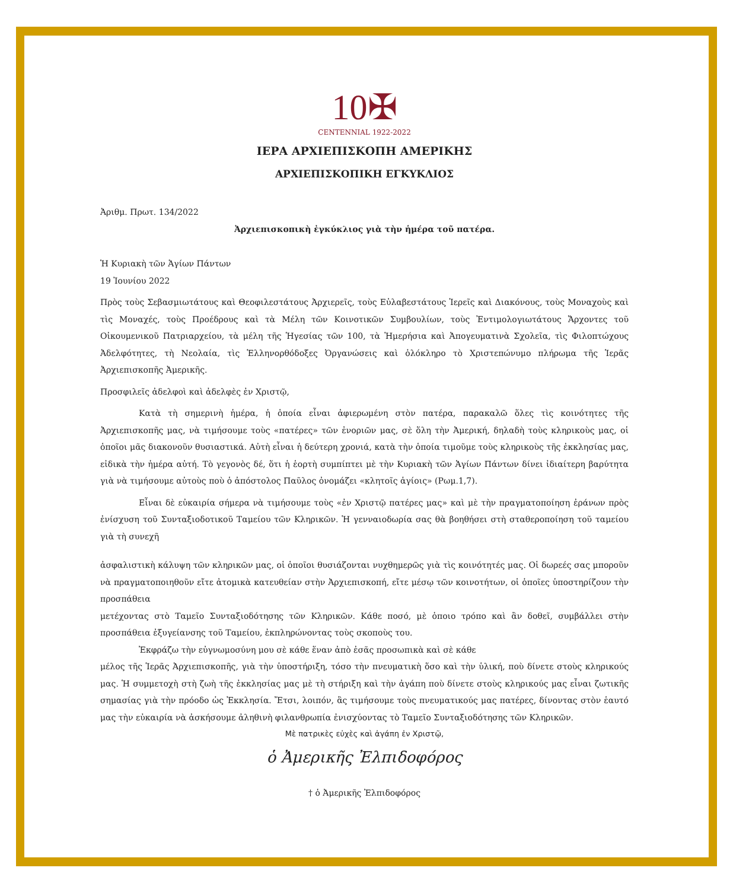10✠
CENTENNIAL 1922-2022
ΙΕΡΑ ΑΡΧΙΕΠΙΣΚΟΠΗ ΑΜΕΡΙΚΗΣ
ΑΡΧΙΕΠΙΣΚΟΠΙΚΗ ΕΓΚΥΚΛΙΟΣ
Ἀριθμ. Πρωτ. 134/2022
Ἀρχιεπισκοπικὴ ἐγκύκλιος γιὰ τὴν ἡμέρα τοῦ πατέρα.
Ἡ Κυριακὴ τῶν Ἁγίων Πάντων
19 Ἰουνίου 2022
Πρὸς τοὺς Σεβασμιωτάτους καὶ Θεοφιλεστάτους Ἀρχιερεῖς, τοὺς Εὐλαβεστάτους Ἱερεῖς καὶ Διακόνους, τοὺς Μοναχοὺς καὶ τὶς Μοναχές, τοὺς Προέδρους καὶ τὰ Μέλη τῶν Κοινοτικῶν Συμβουλίων, τοὺς Ἐντιμολογιωτάτους Ἄρχοντες τοῦ Οἰκουμενικοῦ Πατριαρχείου, τὰ μέλη τῆς Ἡγεσίας τῶν 100, τὰ Ἡμερήσια καὶ Ἀπογευματινὰ Σχολεῖα, τὶς Φιλοπτώχους Ἀδελφότητες, τὴ Νεολαία, τὶς Ἑλληνορθόδοξες Ὀργανώσεις καὶ ὁλόκληρο τὸ Χριστεπώνυμο πλήρωμα τῆς Ἱερᾶς Ἀρχιεπισκοπῆς Ἀμερικῆς.
Προσφιλεῖς ἀδελφοὶ καὶ ἀδελφὲς ἐν Χριστῷ,
Κατὰ τὴ σημερινὴ ἡμέρα, ἡ ὁποία εἶναι ἀφιερωμένη στὸν πατέρα, παρακαλῶ ὅλες τὶς κοινότητες τῆς Ἀρχιεπισκοπῆς μας, νὰ τιμήσουμε τοὺς «πατέρες» τῶν ἐνοριῶν μας, σὲ ὅλη τὴν Ἀμερική, δηλαδὴ τοὺς κληρικοὺς μας, οἱ ὁποῖοι μᾶς διακονοῦν θυσιαστικά. Αὐτὴ εἶναι ἡ δεύτερη χρονιά, κατὰ τὴν ὁποία τιμοῦμε τοὺς κληρικοὺς τῆς ἐκκλησίας μας, εἰδικὰ τὴν ἡμέρα αὐτή. Τὸ γεγονὸς δέ, ὅτι ἡ ἑορτὴ συμπίπτει μὲ τὴν Κυριακὴ τῶν Ἁγίων Πάντων δίνει ἰδιαίτερη βαρύτητα γιὰ νὰ τιμήσουμε αὐτοὺς ποὺ ὁ ἀπόστολος Παῦλος ὀνομάζει «κλητοῖς ἁγίοις» (Ρωμ.1,7).
Εἶναι δὲ εὐκαιρία σήμερα νὰ τιμήσουμε τοὺς «ἐν Χριστῷ πατέρες μας» καὶ μὲ τὴν πραγματοποίηση ἐράνων πρὸς ἐνίσχυση τοῦ Συνταξιοδοτικοῦ Ταμείου τῶν Κληρικῶν. Ἡ γενναιοδωρία σας θὰ βοηθήσει στὴ σταθεροποίηση τοῦ ταμείου γιὰ τὴ συνεχῆ
ἀσφαλιστικὴ κάλυψη τῶν κληρικῶν μας, οἱ ὁποῖοι θυσιάζονται νυχθημερῶς γιὰ τὶς κοινότητές μας. Οἱ δωρεές σας μποροῦν νὰ πραγματοποιηθοῦν εἴτε ἀτομικὰ κατευθείαν στὴν Ἀρχιεπισκοπή, εἴτε μέσῳ τῶν κοινοτήτων, οἱ ὁποῖες ὑποστηρίζουν τὴν προσπάθεια
μετέχοντας στὸ Ταμεῖο Συνταξιοδότησης τῶν Κληρικῶν. Κάθε ποσό, μὲ ὁποιο τρόπο καὶ ἂν δοθεῖ, συμβάλλει στὴν προσπάθεια ἐξυγείανσης τοῦ Ταμείου, ἐκπληρώνοντας τοὺς σκοποὺς του.
Ἐκφράζω τὴν εὐγνωμοσύνη μου σὲ κάθε ἕναν ἀπὸ ἐσᾶς προσωπικὰ καὶ σὲ κάθε
μέλος τῆς Ἱερᾶς Ἀρχιεπισκοπῆς, γιὰ τὴν ὑποστήριξη, τόσο τὴν πνευματικὴ ὅσο καὶ τὴν ὑλική, ποὺ δίνετε στοὺς κληρικούς μας. Ἡ συμμετοχὴ στὴ ζωὴ τῆς ἐκκλησίας μας μὲ τὴ στήριξη καὶ τὴν ἀγάπη ποὺ δίνετε στοὺς κληρικούς μας εἶναι ζωτικῆς σημασίας γιὰ τὴν πρόοδο ὡς Ἐκκλησία. Ἔτσι, λοιπόν, ἂς τιμήσουμε τοὺς πνευματικούς μας πατέρες, δίνοντας στὸν ἑαυτό μας τὴν εὐκαιρία νὰ ἀσκήσουμε ἀληθινὴ φιλανθρωπία ἐνισχύοντας τὸ Ταμεῖο Συνταξιοδότησης τῶν Κληρικῶν.
Μὲ πατρικὲς εὐχὲς καὶ ἀγάπη ἐν Χριστῷ,
ὁ Ἀμερικῆς Ἐλπιδοφόρος
† ὁ Ἀμερικῆς Ἐλπιδοφόρος